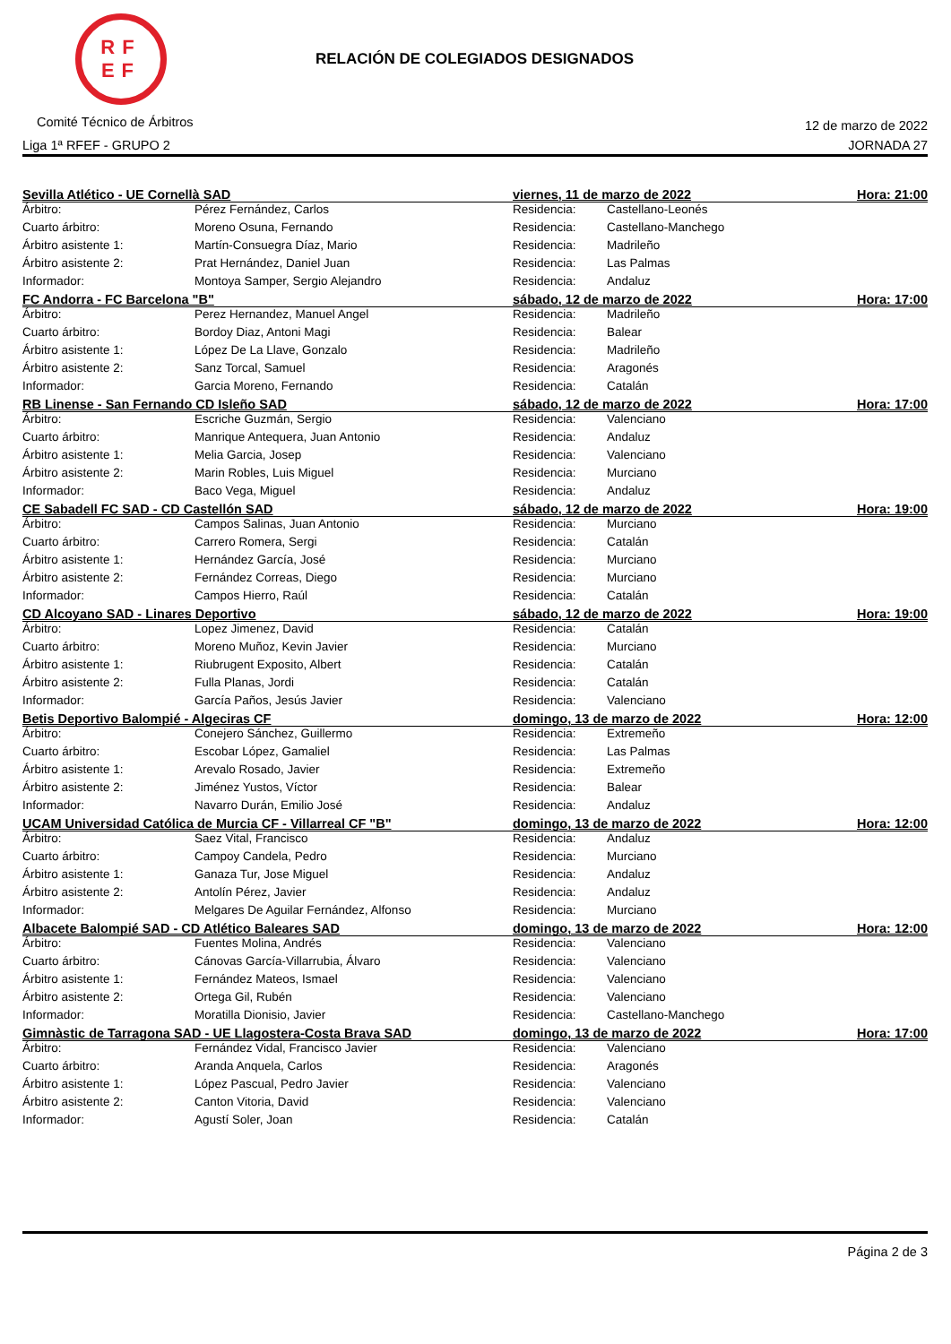RF
EF
RELACIÓN DE COLEGIADOS DESIGNADOS
Comité Técnico de Árbitros 12 de marzo de 2022
Liga 1ª RFEF - GRUPO 2 JORNADA 27
| Sevilla Atlético - UE Cornellà SAD | | viernes, 11 de marzo de 2022 | | Hora: 21:00 |
| Árbitro: | Pérez Fernández, Carlos | Residencia: | Castellano-Leonés | |
| Cuarto árbitro: | Moreno Osuna, Fernando | Residencia: | Castellano-Manchego | |
| Árbitro asistente 1: | Martín-Consuegra Díaz, Mario | Residencia: | Madrileño | |
| Árbitro asistente 2: | Prat Hernández, Daniel Juan | Residencia: | Las Palmas | |
| Informador: | Montoya Samper, Sergio Alejandro | Residencia: | Andaluz | |
| FC Andorra - FC Barcelona "B" | | sábado, 12 de marzo de 2022 | | Hora: 17:00 |
| Árbitro: | Perez Hernandez, Manuel Angel | Residencia: | Madrileño | |
| Cuarto árbitro: | Bordoy Diaz, Antoni Magi | Residencia: | Balear | |
| Árbitro asistente 1: | López De La Llave, Gonzalo | Residencia: | Madrileño | |
| Árbitro asistente 2: | Sanz Torcal, Samuel | Residencia: | Aragonés | |
| Informador: | Garcia Moreno, Fernando | Residencia: | Catalán | |
| RB Linense - San Fernando CD Isleño SAD | | sábado, 12 de marzo de 2022 | | Hora: 17:00 |
| Árbitro: | Escriche Guzmán, Sergio | Residencia: | Valenciano | |
| Cuarto árbitro: | Manrique Antequera, Juan Antonio | Residencia: | Andaluz | |
| Árbitro asistente 1: | Melia Garcia, Josep | Residencia: | Valenciano | |
| Árbitro asistente 2: | Marin Robles, Luis Miguel | Residencia: | Murciano | |
| Informador: | Baco Vega, Miguel | Residencia: | Andaluz | |
| CE Sabadell FC SAD - CD Castellón SAD | | sábado, 12 de marzo de 2022 | | Hora: 19:00 |
| Árbitro: | Campos Salinas, Juan Antonio | Residencia: | Murciano | |
| Cuarto árbitro: | Carrero Romera, Sergi | Residencia: | Catalán | |
| Árbitro asistente 1: | Hernández García, José | Residencia: | Murciano | |
| Árbitro asistente 2: | Fernández Correas, Diego | Residencia: | Murciano | |
| Informador: | Campos Hierro, Raúl | Residencia: | Catalán | |
| CD Alcoyano SAD - Linares Deportivo | | sábado, 12 de marzo de 2022 | | Hora: 19:00 |
| Árbitro: | Lopez Jimenez, David | Residencia: | Catalán | |
| Cuarto árbitro: | Moreno Muñoz, Kevin Javier | Residencia: | Murciano | |
| Árbitro asistente 1: | Riubrugent Exposito, Albert | Residencia: | Catalán | |
| Árbitro asistente 2: | Fulla Planas, Jordi | Residencia: | Catalán | |
| Informador: | García Paños, Jesús Javier | Residencia: | Valenciano | |
| Betis Deportivo Balompié - Algeciras CF | | domingo, 13 de marzo de 2022 | | Hora: 12:00 |
| Árbitro: | Conejero Sánchez, Guillermo | Residencia: | Extremeño | |
| Cuarto árbitro: | Escobar López, Gamaliel | Residencia: | Las Palmas | |
| Árbitro asistente 1: | Arevalo Rosado, Javier | Residencia: | Extremeño | |
| Árbitro asistente 2: | Jiménez Yustos, Víctor | Residencia: | Balear | |
| Informador: | Navarro Durán, Emilio José | Residencia: | Andaluz | |
| UCAM Universidad Católica de Murcia CF - Villarreal CF "B" | | domingo, 13 de marzo de 2022 | | Hora: 12:00 |
| Árbitro: | Saez Vital, Francisco | Residencia: | Andaluz | |
| Cuarto árbitro: | Campoy Candela, Pedro | Residencia: | Murciano | |
| Árbitro asistente 1: | Ganaza Tur, Jose Miguel | Residencia: | Andaluz | |
| Árbitro asistente 2: | Antolín Pérez, Javier | Residencia: | Andaluz | |
| Informador: | Melgares De Aguilar Fernández, Alfonso | Residencia: | Murciano | |
| Albacete Balompié SAD - CD Atlético Baleares SAD | | domingo, 13 de marzo de 2022 | | Hora: 12:00 |
| Árbitro: | Fuentes Molina, Andrés | Residencia: | Valenciano | |
| Cuarto árbitro: | Cánovas García-Villarrubia, Álvaro | Residencia: | Valenciano | |
| Árbitro asistente 1: | Fernández Mateos, Ismael | Residencia: | Valenciano | |
| Árbitro asistente 2: | Ortega Gil, Rubén | Residencia: | Valenciano | |
| Informador: | Moratilla Dionisio, Javier | Residencia: | Castellano-Manchego | |
| Gimnàstic de Tarragona SAD - UE Llagostera-Costa Brava SAD | | domingo, 13 de marzo de 2022 | | Hora: 17:00 |
| Árbitro: | Fernández Vidal, Francisco Javier | Residencia: | Valenciano | |
| Cuarto árbitro: | Aranda Anquela, Carlos | Residencia: | Aragonés | |
| Árbitro asistente 1: | López Pascual, Pedro Javier | Residencia: | Valenciano | |
| Árbitro asistente 2: | Canton Vitoria, David | Residencia: | Valenciano | |
| Informador: | Agustí Soler, Joan | Residencia: | Catalán | |
Página 2 de 3